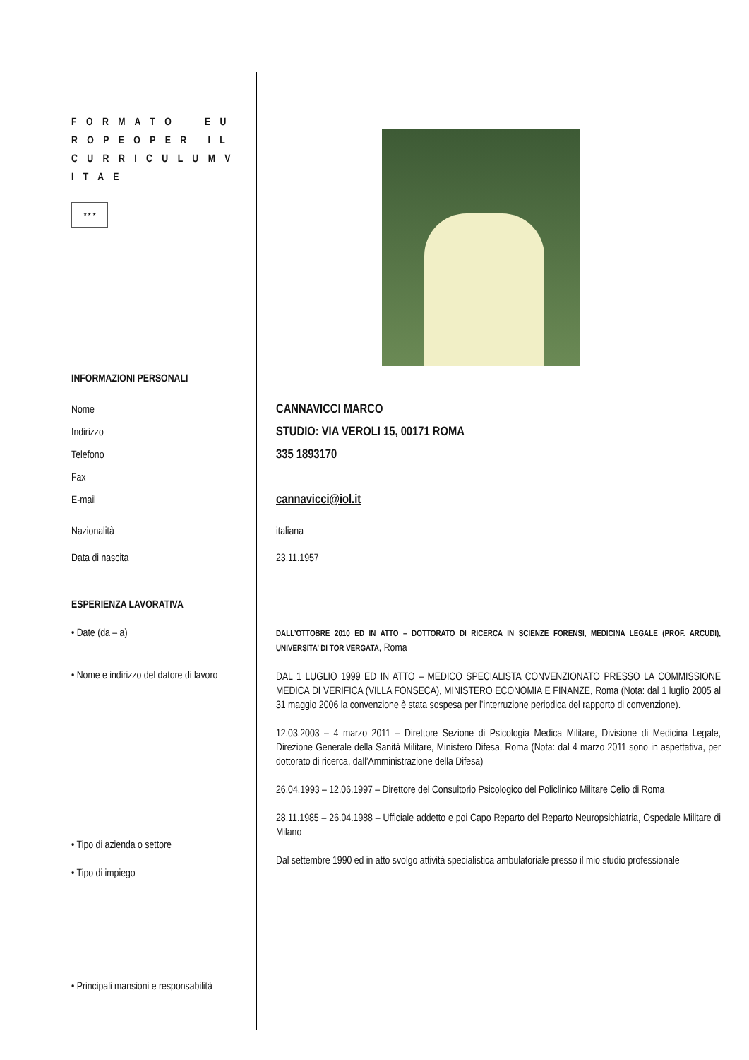F O R M A T O E U R O P E O P E R I L C U R R I C U L U M V I T A E
★ ★ ★
INFORMAZIONI PERSONALI
Nome
Indirizzo
Telefono
Fax
E-mail
CANNAVICCI MARCO
STUDIO: VIA VEROLI 15, 00171 ROMA
335 1893170
cannavicci@iol.it
Nazionalità italiana
Data di nascita 23.11.1957
ESPERIENZA LAVORATIVA
• Date (da – a)
• Nome e indirizzo del datore di lavoro
• Tipo di azienda o settore
• Tipo di impiego
• Principali mansioni e responsabilità
DALL’OTTOBRE 2010 ED IN ATTO – DOTTORATO DI RICERCA IN SCIENZE FORENSI, MEDICINA LEGALE (PROF. ARCUDI), UNIVERSITA’ DI TOR VERGATA, Roma
DAL 1 LUGLIO 1999 ED IN ATTO – MEDICO SPECIALISTA CONVENZIONATO PRESSO LA COMMISSIONE MEDICA DI VERIFICA (VILLA FONSECA), MINISTERO ECONOMIA E FINANZE, Roma (Nota: dal 1 luglio 2005 al 31 maggio 2006 la convenzione è stata sospesa per l’interruzione periodica del rapporto di convenzione).
12.03.2003 – 4 marzo 2011 – Direttore Sezione di Psicologia Medica Militare, Divisione di Medicina Legale, Direzione Generale della Sanità Militare, Ministero Difesa, Roma (Nota: dal 4 marzo 2011 sono in aspettativa, per dottorato di ricerca, dall’Amministrazione della Difesa)
26.04.1993 – 12.06.1997 – Direttore del Consultorio Psicologico del Policlinico Militare Celio di Roma
28.11.1985 – 26.04.1988 – Ufficiale addetto e poi Capo Reparto del Reparto Neuropsichiatria, Ospedale Militare di Milano
Dal settembre 1990 ed in atto svolgo attività specialistica ambulatoriale presso il mio studio professionale